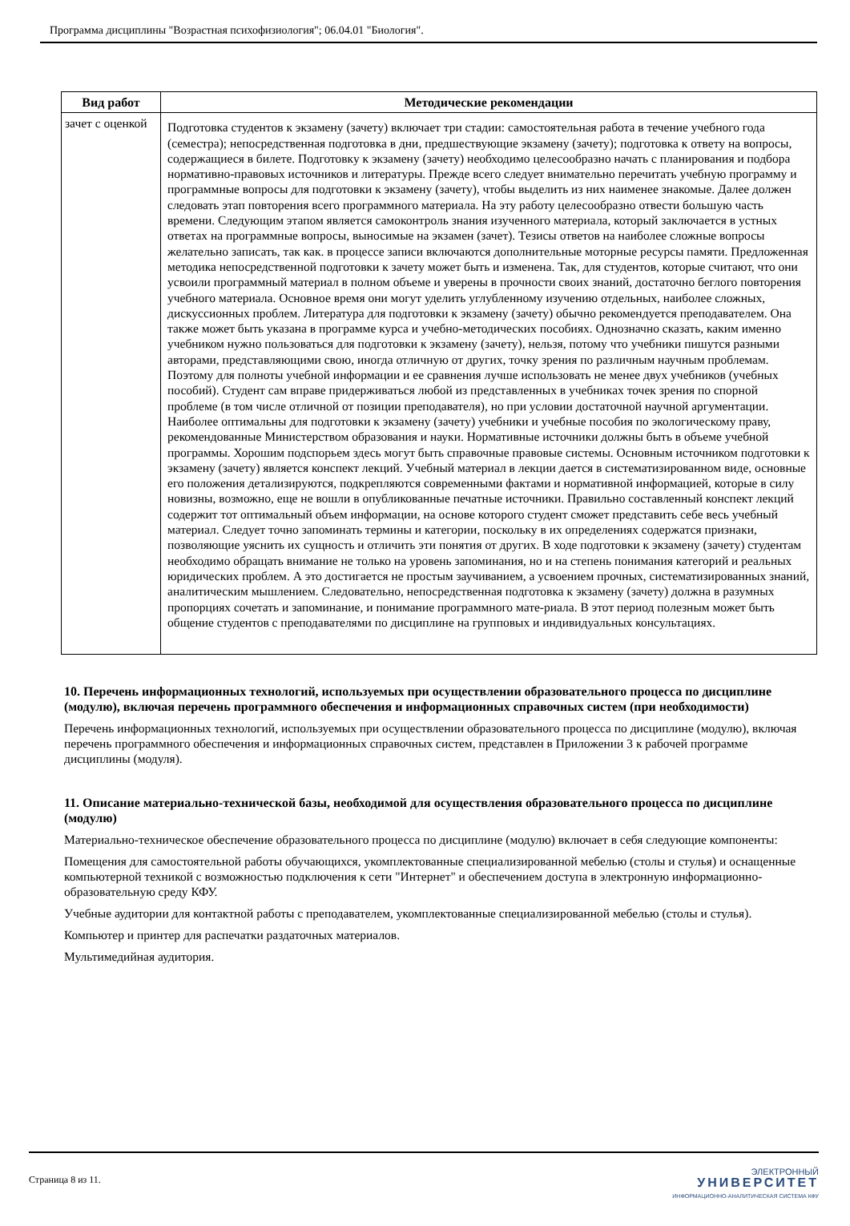Программа дисциплины "Возрастная психофизиология"; 06.04.01 "Биология".
| Вид работ | Методические рекомендации |
| --- | --- |
| зачет с оценкой | Подготовка студентов к экзамену (зачету) включает три стадии: самостоятельная работа в течение учебного года (семестра); непосредственная подготовка в дни, предшествующие экзамену (зачету); подготовка к ответу на вопросы, содержащиеся в билете. Подготовку к экзамену (зачету) необходимо целесообразно начать с планирования и подбора нормативно-правовых источников и литературы. Прежде всего следует внимательно перечитать учебную программу и программные вопросы для подготовки к экзамену (зачету), чтобы выделить из них наименее знакомые. Далее должен следовать этап повторения всего программного материала. На эту работу целесообразно отвести большую часть времени. Следующим этапом является самоконтроль знания изученного материала, который заключается в устных ответах на программные вопросы, выносимые на экзамен (зачет). Тезисы ответов на наиболее сложные вопросы желательно записать, так как. в процессе записи включаются дополнительные моторные ресурсы памяти. Предложенная методика непосредственной подготовки к зачету может быть и изменена. Так, для студентов, которые считают, что они усвоили программный материал в полном объеме и уверены в прочности своих знаний, достаточно беглого повторения учебного материала. Основное время они могут уделить углубленному изучению отдельных, наиболее сложных, дискуссионных проблем. Литература для подготовки к экзамену (зачету) обычно рекомендуется преподавателем. Она также может быть указана в программе курса и учебно-методических пособиях. Однозначно сказать, каким именно учебником нужно пользоваться для подготовки к экзамену (зачету), нельзя, потому что учебники пишутся разными авторами, представляющими свою, иногда отличную от других, точку зрения по различным научным проблемам. Поэтому для полноты учебной информации и ее сравнения лучше использовать не менее двух учебников (учебных пособий). Студент сам вправе придерживаться любой из представленных в учебниках точек зрения по спорной проблеме (в том числе отличной от позиции преподавателя), но при условии достаточной научной аргументации. Наиболее оптимальны для подготовки к экзамену (зачету) учебники и учебные пособия по экологическому праву, рекомендованные Министерством образования и науки. Нормативные источники должны быть в объеме учебной программы. Хорошим подспорьем здесь могут быть справочные правовые системы. Основным источником подготовки к экзамену (зачету) является конспект лекций. Учебный материал в лекции дается в систематизированном виде, основные его положения детализируются, подкрепляются современными фактами и нормативной информацией, которые в силу новизны, возможно, еще не вошли в опубликованные печатные источники. Правильно составленный конспект лекций содержит тот оптимальный объем информации, на основе которого студент сможет представить себе весь учебный материал. Следует точно запоминать термины и категории, поскольку в их определениях содержатся признаки, позволяющие уяснить их сущность и отличить эти понятия от других. В ходе подготовки к экзамену (зачету) студентам необходимо обращать внимание не только на уровень запоминания, но и на степень понимания категорий и реальных юридических проблем. А это достигается не простым заучиванием, а усвоением прочных, систематизированных знаний, аналитическим мышлением. Следовательно, непосредственная подготовка к экзамену (зачету) должна в разумных пропорциях сочетать и запоминание, и понимание программного мате-риала. В этот период полезным может быть общение студентов с преподавателями по дисциплине на групповых и индивидуальных консультациях. |
10. Перечень информационных технологий, используемых при осуществлении образовательного процесса по дисциплине (модулю), включая перечень программного обеспечения и информационных справочных систем (при необходимости)
Перечень информационных технологий, используемых при осуществлении образовательного процесса по дисциплине (модулю), включая перечень программного обеспечения и информационных справочных систем, представлен в Приложении 3 к рабочей программе дисциплины (модуля).
11. Описание материально-технической базы, необходимой для осуществления образовательного процесса по дисциплине (модулю)
Материально-техническое обеспечение образовательного процесса по дисциплине (модулю) включает в себя следующие компоненты:
Помещения для самостоятельной работы обучающихся, укомплектованные специализированной мебелью (столы и стулья) и оснащенные компьютерной техникой с возможностью подключения к сети "Интернет" и обеспечением доступа в электронную информационно-образовательную среду КФУ.
Учебные аудитории для контактной работы с преподавателем, укомплектованные специализированной мебелью (столы и стулья).
Компьютер и принтер для распечатки раздаточных материалов.
Мультимедийная аудитория.
Страница 8 из 11.
ЭЛЕКТРОННЫЙ
УНИВЕРСИТЕТ
ИНФОРМАЦИОННО-АНАЛИТИЧЕСКАЯ СИСТЕМА КФУ